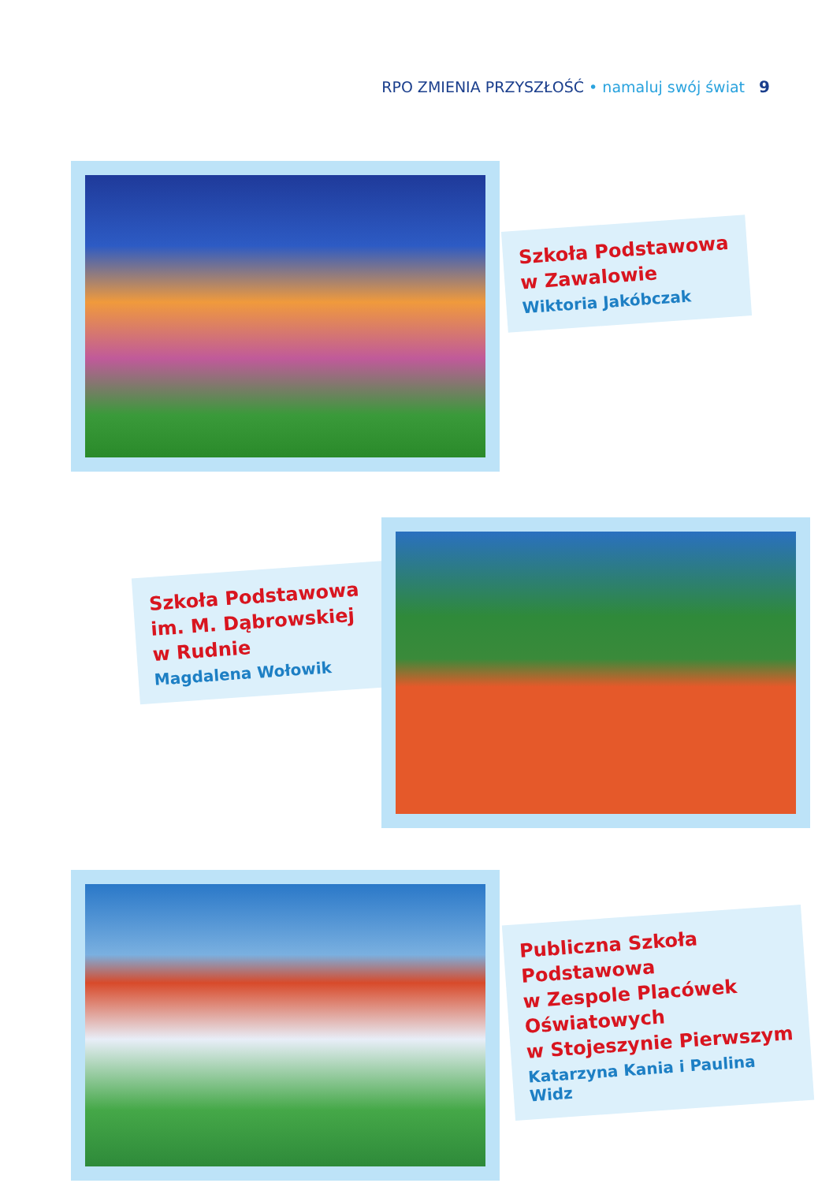RPO ZMIENIA PRZYSZŁOŚĆ • namaluj swój świat 9
Szkoła Podstawowa
w Zawalowie
Wiktoria Jakóbczak
Szkoła Podstawowa
im. M. Dąbrowskiej
w Rudnie
Magdalena Wołowik
Publiczna Szkoła
Podstawowa
w Zespole Placówek
Oświatowych
w Stojeszynie Pierwszym
Katarzyna Kania i Paulina Widz